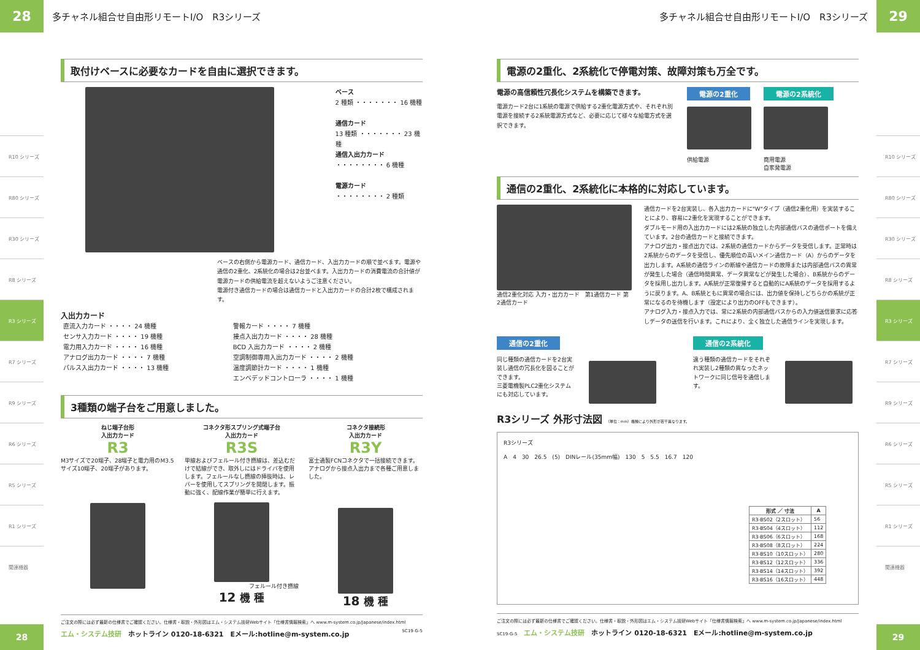28
多チャネル組合せ自由形リモートI/O　R3シリーズ
R10 シリーズ
R80 シリーズ
R30 シリーズ
R8 シリーズ
R3 シリーズ
R7 シリーズ
R9 シリーズ
R6 シリーズ
R5 シリーズ
R1 シリーズ
関連機器
取付けベースに必要なカードを自由に選択できます。
ベース
2 種類 ・・・・・・・ 16 機種
通信カード
13 種類 ・・・・・・・ 23 機種
通信入出力カード
・・・・・・・・ 6 機種
電源カード
・・・・・・・・ 2 種類
ベースの右側から電源カード、通信カード、入出力カードの順で並べます。電源や通信の2重化、2系統化の場合は2台並べます。入出力カードの消費電流の合計値が電源カードの供給電流を超えないようご注意ください。
電源付き通信カードの場合は通信カードと入出力カードの合計2枚で構成されます。
入出力カード
| 直流入力カード ・・・・ 24 機種 | 警報カード ・・・・ 7 機種 |
| センサ入力カード ・・・・ 19 機種 | 接点入出力カード ・・・・ 28 機種 |
| 電力用入力カード ・・・・ 16 機種 | BCD 入出力カード ・・・・ 2 機種 |
| アナログ出力カード ・・・・ 7 機種 | 空調制御専用入出力カード ・・・・ 2 機種 |
| パルス入出力カード ・・・・ 13 機種 | 温度調節計カード ・・・・ 1 機種 |
| | エンベデッドコントローラ ・・・・ 1 機種 |
3種類の端子台をご用意しました。
ねじ端子台形
入出力カード
R3
M3サイズで20端子、28端子と電力用のM3.5サイズ10端子、20端子があります。
コネクタ形スプリング式端子台
入出力カード
R3S
単線およびフェルール付き撚線は、差込むだけで結線ができ、取外しにはドライバを使用します。フェルールなし撚線の挿抜時は、レバーを使用してスプリングを開閉します。振動に強く、配線作業が簡単に行えます。
フェルール付き撚線
12 機 種
コネクタ接続形
入出力カード
R3Y
富士通製FCNコネクタで一括接続できます。アナログから接点入出力まで各種ご用意しました。
18 機 種
ご注文の際には必ず最新の仕様書でご確認ください。仕様書・取説・外形図はエム・システム技研Webサイト「仕様書情報検索」へ www.m-system.co.jp/Japanese/index.html
エム・システム技研　ホットライン 0120-18-6321　Eメール:hotline@m-system.co.jp SC19-G-5
28
多チャネル組合せ自由形リモートI/O　R3シリーズ
29
電源の2重化、2系統化で停電対策、故障対策も万全です。
電源の高信頼性冗長化システムを構築できます。
電源カード2台に1系統の電源で供給する2重化電源方式や、それぞれ別電源を接続する2系統電源方式など、必要に応じて様々な給電方式を選択できます。
電源の2重化
供給電源
電源の2系統化
商用電源
自家発電源
通信の2重化、2系統化に本格的に対応しています。
通信2重化対応 入力・出力カード　第1通信カード 第2通信カード
通信カードを2台実装し、各入出力カードに"W"タイプ（通信2重化用）を実装することにより、容易に2重化を実現することができます。
ダブルモード用の入出力カードには2系統の独立した内部通信バスの通信ポートを備えています。2台の通信カードと接続できます。
アナログ出力・接点出力では、2系統の通信カードからデータを受信します。正常時は2系統からのデータを受信し、優先順位の高いメイン通信カード（A）からのデータを出力します。A系統の通信ラインの断線や通信カードの故障または内部通信バスの異常が発生した場合（通信時間異常、データ異常などが発生した場合）、B系統からのデータを採用し出力します。A系統が正常復帰すると自動的にA系統のデータを採用するように戻ります。A、B系統ともに異常の場合には、出力値を保持しどちらかの系統が正常になるのを待機します（設定により出力のOFFもできます）。
アナログ入力・接点入力では、常に2系統の内部通信バスからの入力値送信要求に応答しデータの送信を行います。これにより、全く独立した通信ラインを実現します。
通信の2重化
同じ種類の通信カードを2台実装し通信の冗長化を図ることができます。
三菱電機製PLC2重化システムにも対応しています。
通信の2系統化
違う種類の通信カードをそれぞれ実装し2種類の異なったネットワークに同じ信号を通信します。
R3シリーズ 外形寸法図 （単位：mm）機種により外形が若干異なります。
R3シリーズ
A　4　30　26.5　(5)　DINレール(35mm幅)　130　5　5.5　16.7　120
| 形式 ／ 寸法 | A |
| --- | --- |
| R3-BS02（2スロット） | 56 |
| R3-BS04（4スロット） | 112 |
| R3-BS06（6スロット） | 168 |
| R3-BS08（8スロット） | 224 |
| R3-BS10（10スロット） | 280 |
| R3-BS12（12スロット） | 336 |
| R3-BS14（14スロット） | 392 |
| R3-BS16（16スロット） | 448 |
ご注文の際には必ず最新の仕様書でご確認ください。仕様書・取説・外形図はエム・システム技研Webサイト「仕様書情報検索」へ www.m-system.co.jp/Japanese/index.html
SC19-G-5　エム・システム技研　ホットライン 0120-18-6321　Eメール:hotline@m-system.co.jp
R10 シリーズ
R80 シリーズ
R30 シリーズ
R8 シリーズ
R3 シリーズ
R7 シリーズ
R9 シリーズ
R6 シリーズ
R5 シリーズ
R1 シリーズ
関連機器
29